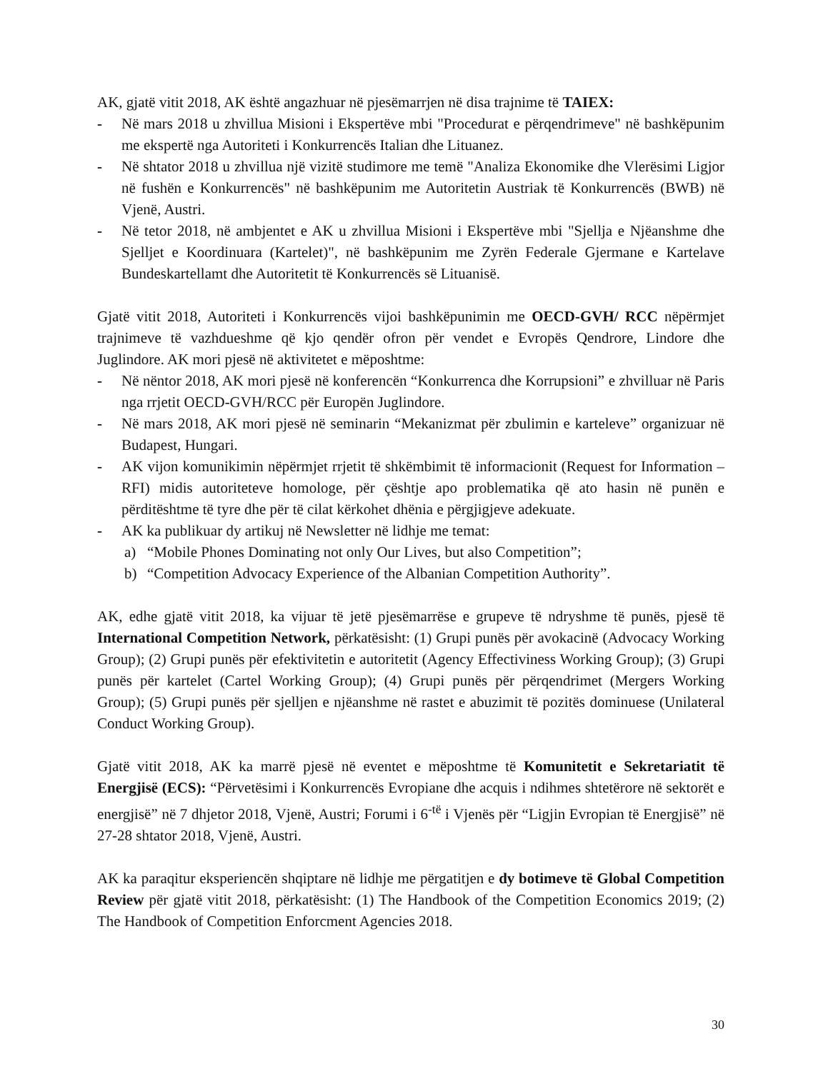AK, gjatë vitit 2018, AK është angazhuar në pjesëmarrjen në disa trajnime të TAIEX:
- Në mars 2018 u zhvillua Misioni i Ekspertëve mbi "Procedurat e përqendrimeve" në bashkëpunim me ekspertë nga Autoriteti i Konkurrencës Italian dhe Lituanez.
- Në shtator 2018 u zhvillua një vizitë studimore me temë "Analiza Ekonomike dhe Vlerësimi Ligjor në fushën e Konkurrencës" në bashkëpunim me Autoritetin Austriak të Konkurrencës (BWB) në Vjenë, Austri.
- Në tetor 2018, në ambjentet e AK u zhvillua Misioni i Ekspertëve mbi "Sjellja e Njëanshme dhe Sjelljet e Koordinuara (Kartelet)", në bashkëpunim me Zyrën Federale Gjermane e Kartelave Bundeskartellamt dhe Autoritetit të Konkurrencës së Lituanisë.
Gjatë vitit 2018, Autoriteti i Konkurrencës vijoi bashkëpunimin me OECD-GVH/ RCC nëpërmjet trajnimeve të vazhdueshme që kjo qendër ofron për vendet e Evropës Qendrore, Lindore dhe Juglindore. AK mori pjesë në aktivitetet e mëposhtme:
- Në nëntor 2018, AK mori pjesë në konferencën “Konkurrenca dhe Korrupsioni” e zhvilluar në Paris nga rrjetit OECD-GVH/RCC për Europën Juglindore.
- Në mars 2018, AK mori pjesë në seminarin “Mekanizmat për zbulimin e karteleve” organizuar në Budapest, Hungari.
- AK vijon komunikimin nëpërmjet rrjetit të shkëmbimit të informacionit (Request for Information – RFI) midis autoriteteve homologe, për çështje apo problematika që ato hasin në punën e përditështme të tyre dhe për të cilat kërkohet dhënia e përgjigjeve adekuate.
- AK ka publikuar dy artikuj në Newsletter në lidhje me temat:
a) “Mobile Phones Dominating not only Our Lives, but also Competition”;
b) “Competition Advocacy Experience of the Albanian Competition Authority”.
AK, edhe gjatë vitit 2018, ka vijuar të jetë pjesëmarrëse e grupeve të ndryshme të punës, pjesë të International Competition Network, përkatësisht: (1) Grupi punës për avokacinë (Advocacy Working Group); (2) Grupi punës për efektivitetin e autoritetit (Agency Effectiviness Working Group); (3) Grupi punës për kartelet (Cartel Working Group); (4) Grupi punës për përqendrimet (Mergers Working Group); (5) Grupi punës për sjelljen e njëanshme në rastet e abuzimit të pozitës dominuese (Unilateral Conduct Working Group).
Gjatë vitit 2018, AK ka marrë pjesë në eventet e mëposhtme të Komunitetit e Sekretariatit të Energjisë (ECS): “Përvetësimi i Konkurrencës Evropiane dhe acquis i ndihmes shtetërore në sektorët e energjisë” në 7 dhjetor 2018, Vjenë, Austri; Forumi i 6<sup>-të</sup> i Vjenës për “Ligjin Evropian të Energjisë” në 27-28 shtator 2018, Vjenë, Austri.
AK ka paraqitur eksperiencën shqiptare në lidhje me përgatitjen e dy botimeve të Global Competition Review për gjatë vitit 2018, përkatësisht: (1) The Handbook of the Competition Economics 2019; (2) The Handbook of Competition Enforcment Agencies 2018.
30